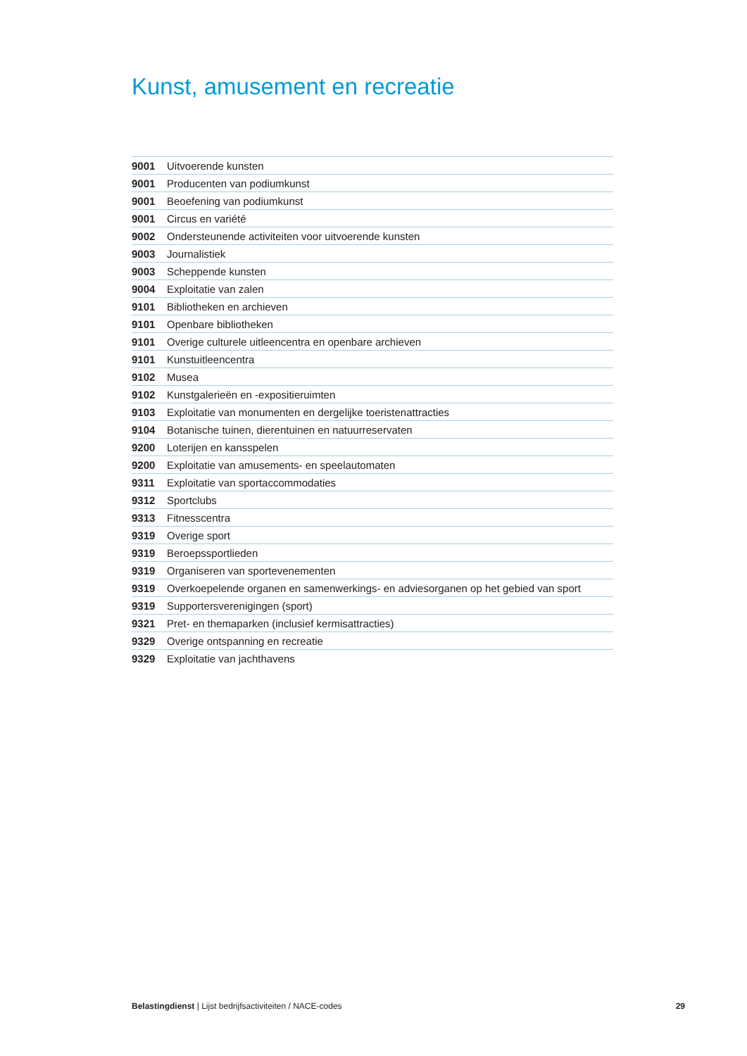Kunst, amusement en recreatie
| 9001 | Uitvoerende kunsten |
| 9001 | Producenten van podiumkunst |
| 9001 | Beoefening van podiumkunst |
| 9001 | Circus en variété |
| 9002 | Ondersteunende activiteiten voor uitvoerende kunsten |
| 9003 | Journalistiek |
| 9003 | Scheppende kunsten |
| 9004 | Exploitatie van zalen |
| 9101 | Bibliotheken en archieven |
| 9101 | Openbare bibliotheken |
| 9101 | Overige culturele uitleencentra en openbare archieven |
| 9101 | Kunstuitleencentra |
| 9102 | Musea |
| 9102 | Kunstgalerieën en -expositieruimten |
| 9103 | Exploitatie van monumenten en dergelijke toeristenattracties |
| 9104 | Botanische tuinen, dierentuinen en natuurreservaten |
| 9200 | Loterijen en kansspelen |
| 9200 | Exploitatie van amusements- en speelautomaten |
| 9311 | Exploitatie van sportaccommodaties |
| 9312 | Sportclubs |
| 9313 | Fitnesscentra |
| 9319 | Overige sport |
| 9319 | Beroepssportlieden |
| 9319 | Organiseren van sportevenementen |
| 9319 | Overkoepelende organen en samenwerkings- en adviesorganen op het gebied van sport |
| 9319 | Supportersverenigingen (sport) |
| 9321 | Pret- en themaparken (inclusief kermisattracties) |
| 9329 | Overige ontspanning en recreatie |
| 9329 | Exploitatie van jachthavens |
Belastingdienst | Lijst bedrijfsactiviteiten / NACE-codes 29